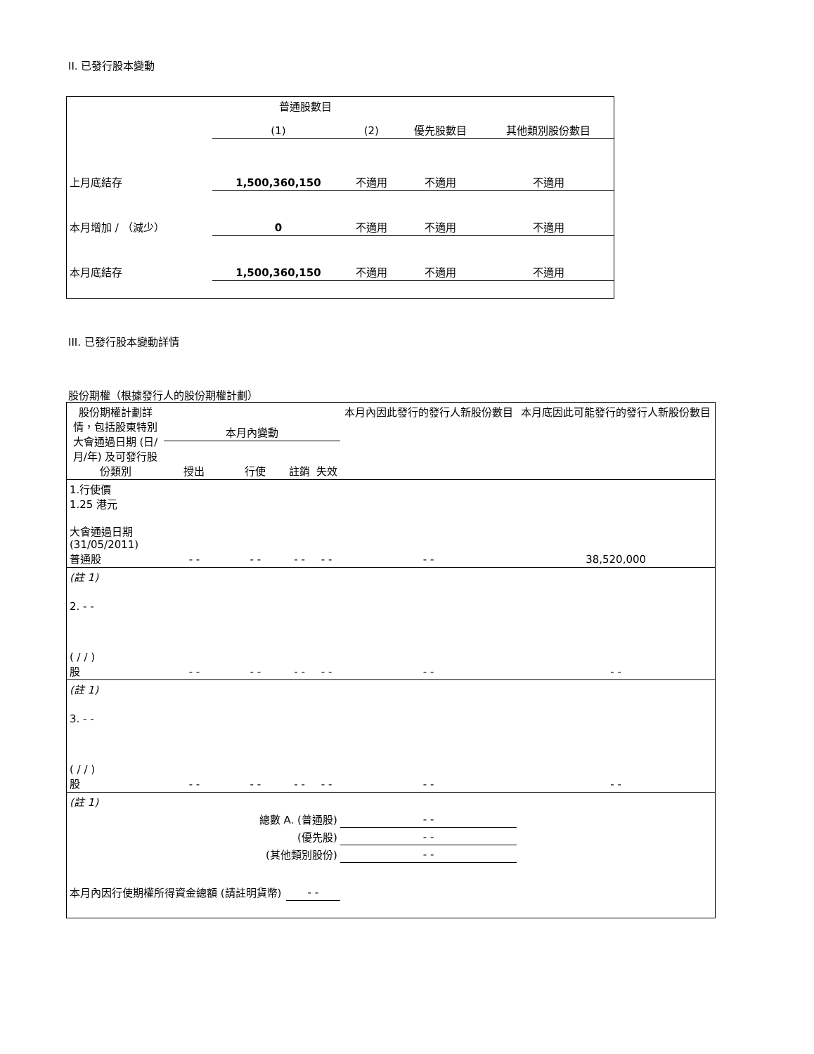II. 已發行股本變動
| | 普通股數目 | | | 其他類別股份數目 |
| --- | --- | --- | --- | --- |
| | (1) | (2) | 優先股數目 | |
| 上月底結存 | 1,500,360,150 | 不適用 | 不適用 | 不適用 |
| 本月增加 / （減少） | 0 | 不適用 | 不適用 | 不適用 |
| 本月底結存 | 1,500,360,150 | 不適用 | 不適用 | 不適用 |
III. 已發行股本變動詳情
股份期權（根據發行人的股份期權計劃）
| 股份期權計劃詳情，包括股東特別大會通過日期 (日/月/年) 及可發行股份類別 | 本月內變動 | | | | 本月內因此發行的發行人新股份數目 | 本月底因此可能發行的發行人新股份數目 |
| --- | --- | --- | --- | --- | --- | --- |
| | 授出 | 行使 | 註銷 | 失效 | | |
| 1.行使價 1.25 港元 大會通過日期 (31/05/2011) 普通股 | - - | - - | - - | - - | - - | 38,520,000 |
| (註 1) | | | | | | |
| 2. - - ( / / ) 股 | - - | - - | - - | - - | - - | - - |
| (註 1) | | | | | | |
| 3. - - ( / / ) 股 | - - | - - | - - | - - | - - | - - |
| (註 1) | | | | | | |
| 總數 A. (普通股) | | | | | - - | |
| (優先股) | | | | | - - | |
| (其他類別股份) | | | | | - - | |
| 本月內因行使期權所得資金總額 (請註明貨幣) | | | - - | | | |